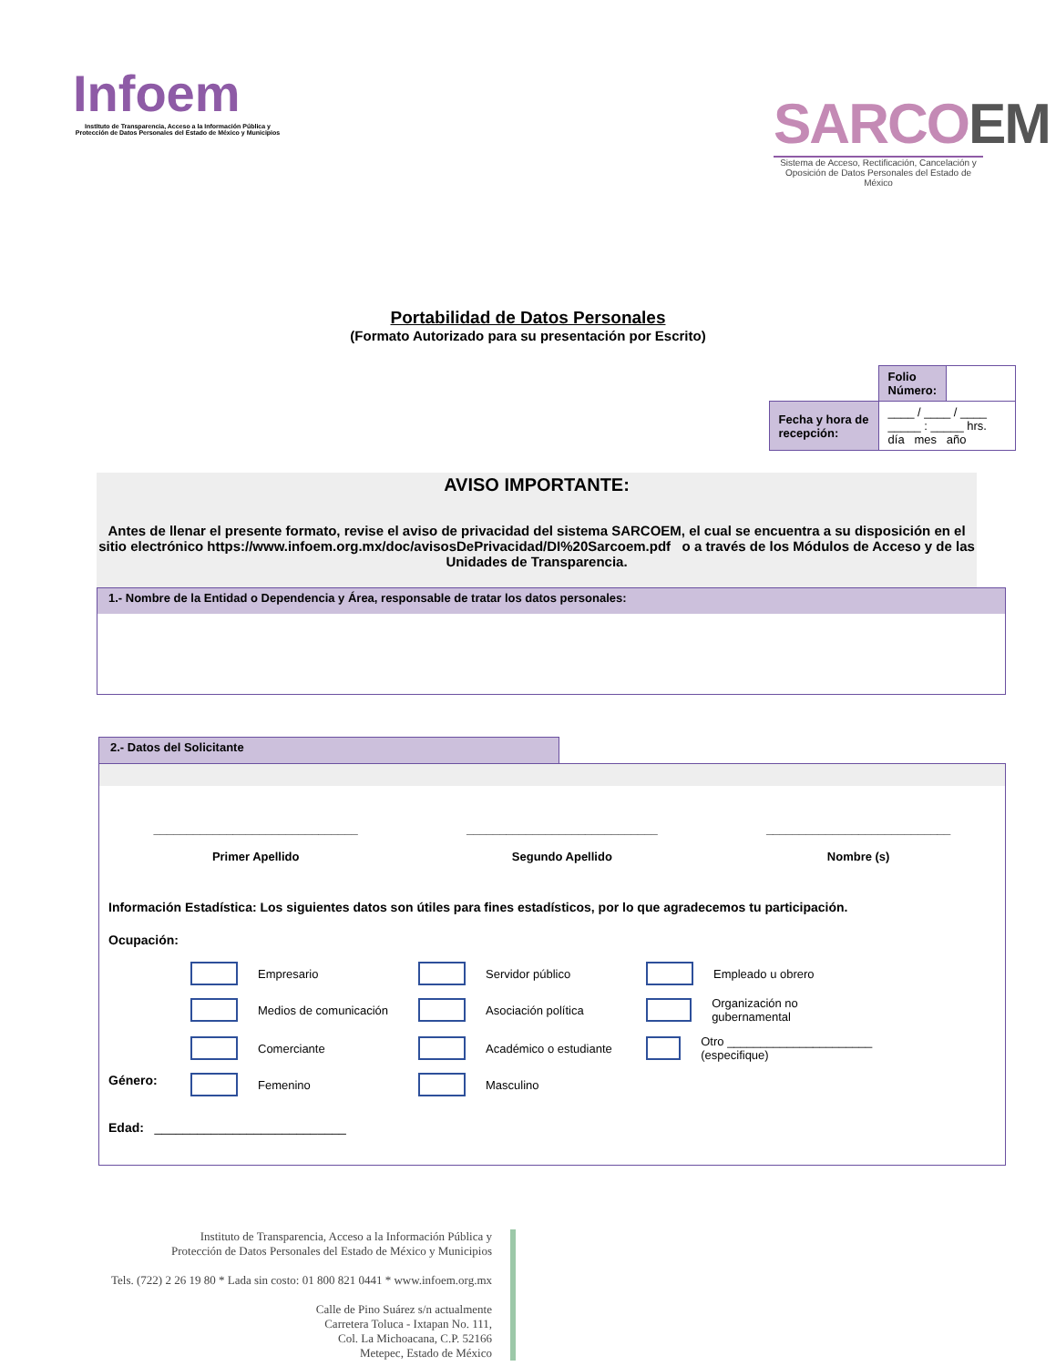Infoem
Instituto de Transparencia, Acceso a la Información Pública y Protección de Datos Personales del Estado de México y Municipios
SARCOEM
Sistema de Acceso, Rectificación, Cancelación y Oposición de Datos Personales del Estado de México
Portabilidad de Datos Personales
(Formato Autorizado para su presentación por Escrito)
| | Folio Número: | |
| Fecha y hora de recepción: | ____ / ____ / ____ _____ : _____ hrs. día mes año | |
AVISO IMPORTANTE:
Antes de llenar el presente formato, revise el aviso de privacidad del sistema SARCOEM, el cual se encuentra a su disposición en el sitio electrónico https://www.infoem.org.mx/doc/avisosDePrivacidad/DI%20Sarcoem.pdf o a través de los Módulos de Acceso y de las Unidades de Transparencia.
1.- Nombre de la Entidad o Dependencia y Área, responsable de tratar los datos personales:
2.- Datos del Solicitante
_______________________________
Primer Apellido
_____________________________
Segundo Apellido
____________________________
Nombre (s)
Información Estadística: Los siguientes datos son útiles para fines estadísticos, por lo que agradecemos tu participación.
Ocupación:
Empresario Servidor público Empleado u obrero
Medios de comunicación Asociación política Organización no gubernamental
Comerciante Académico o estudiante Otro ______________________ (especifique)
Género: Femenino Masculino
Edad: ___________________________
Instituto de Transparencia, Acceso a la Información Pública y
Protección de Datos Personales del Estado de México y Municipios
Tels. (722) 2 26 19 80 * Lada sin costo: 01 800 821 0441 * www.infoem.org.mx
Calle de Pino Suárez s/n actualmente
Carretera Toluca - Ixtapan No. 111,
Col. La Michoacana, C.P. 52166
Metepec, Estado de México